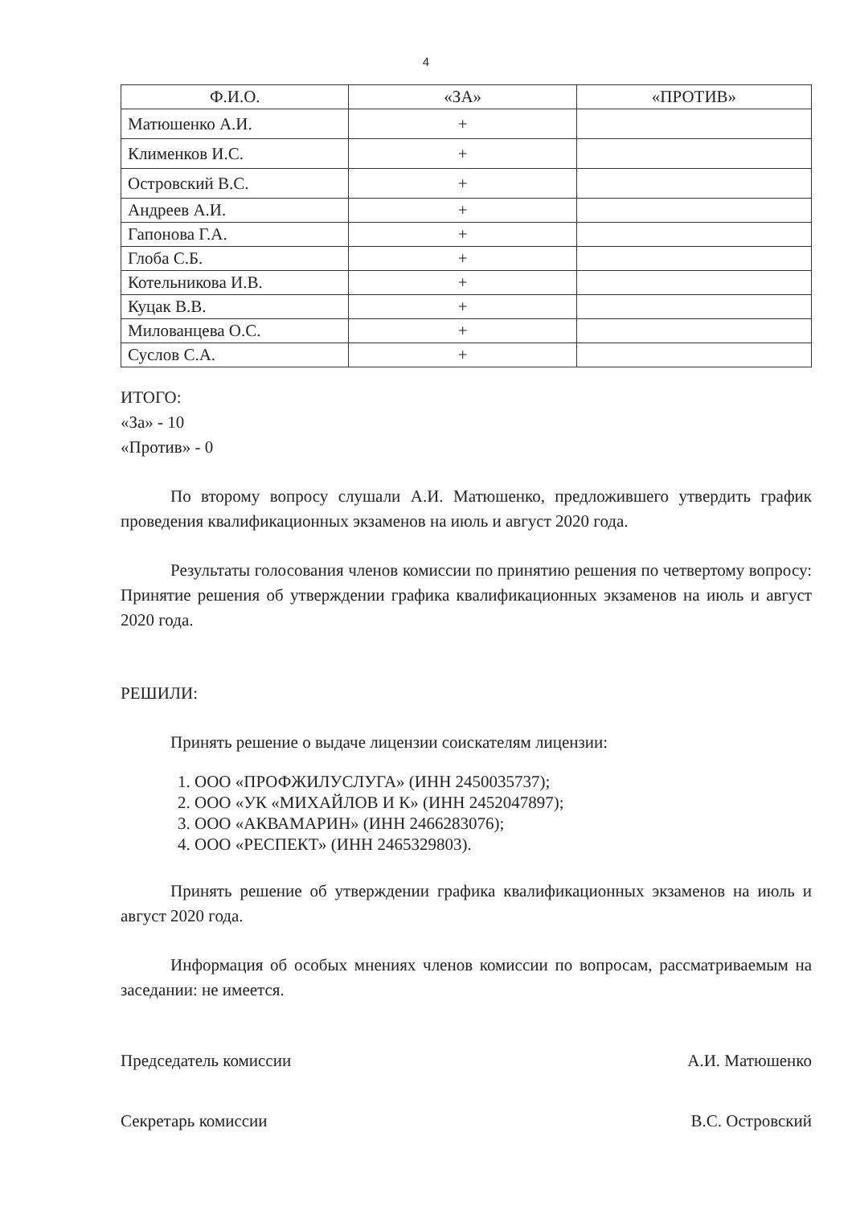4
| Ф.И.О. | «ЗА» | «ПРОТИВ» |
| --- | --- | --- |
| Матюшенко А.И. | + | |
| Клименков И.С. | + | |
| Островский В.С. | + | |
| Андреев А.И. | + | |
| Гапонова Г.А. | + | |
| Глоба С.Б. | + | |
| Котельникова И.В. | + | |
| Куцак В.В. | + | |
| Милованцева О.С. | + | |
| Суслов С.А. | + | |
ИТОГО:
«За» - 10
«Против» - 0
По второму вопросу слушали А.И. Матюшенко, предложившего утвердить график проведения квалификационных экзаменов на июль и август 2020 года.
Результаты голосования членов комиссии по принятию решения по четвертому вопросу: Принятие решения об утверждении графика квалификационных экзаменов на июль и август 2020 года.
РЕШИЛИ:
Принять решение о выдаче лицензии соискателям лицензии:
1. ООО «ПРОФЖИЛУСЛУГА» (ИНН 2450035737);
2. ООО «УК «МИХАЙЛОВ И К» (ИНН 2452047897);
3. ООО «АКВАМАРИН» (ИНН 2466283076);
4. ООО «РЕСПЕКТ» (ИНН 2465329803).
Принять решение об утверждении графика квалификационных экзаменов на июль и август 2020 года.
Информация об особых мнениях членов комиссии по вопросам, рассматриваемым на заседании: не имеется.
Председатель комиссии А.И. Матюшенко
Секретарь комиссии В.С. Островский